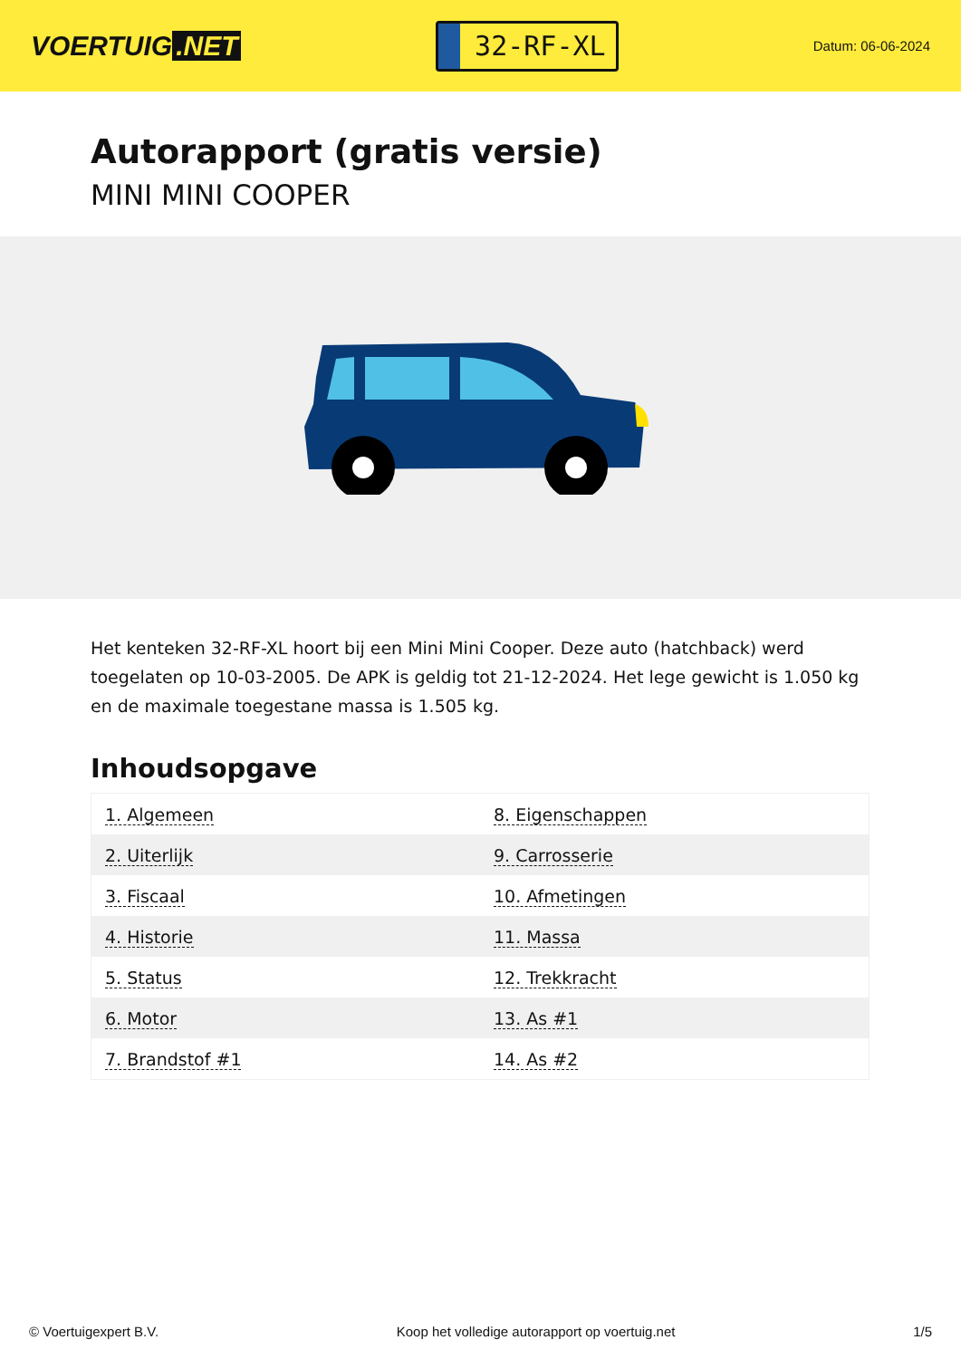VOERTUIG.NET
32-RF-XL
Datum: 06-06-2024
Autorapport (gratis versie)
MINI MINI COOPER
Het kenteken 32-RF-XL hoort bij een Mini Mini Cooper. Deze auto (hatchback) werd toegelaten op 10-03-2005. De APK is geldig tot 21-12-2024. Het lege gewicht is 1.050 kg en de maximale toegestane massa is 1.505 kg.
Inhoudsopgave
| 1. Algemeen | 8. Eigenschappen |
| 2. Uiterlijk | 9. Carrosserie |
| 3. Fiscaal | 10. Afmetingen |
| 4. Historie | 11. Massa |
| 5. Status | 12. Trekkracht |
| 6. Motor | 13. As #1 |
| 7. Brandstof #1 | 14. As #2 |
© Voertuigexpert B.V. Koop het volledige autorapport op voertuig.net 1/5